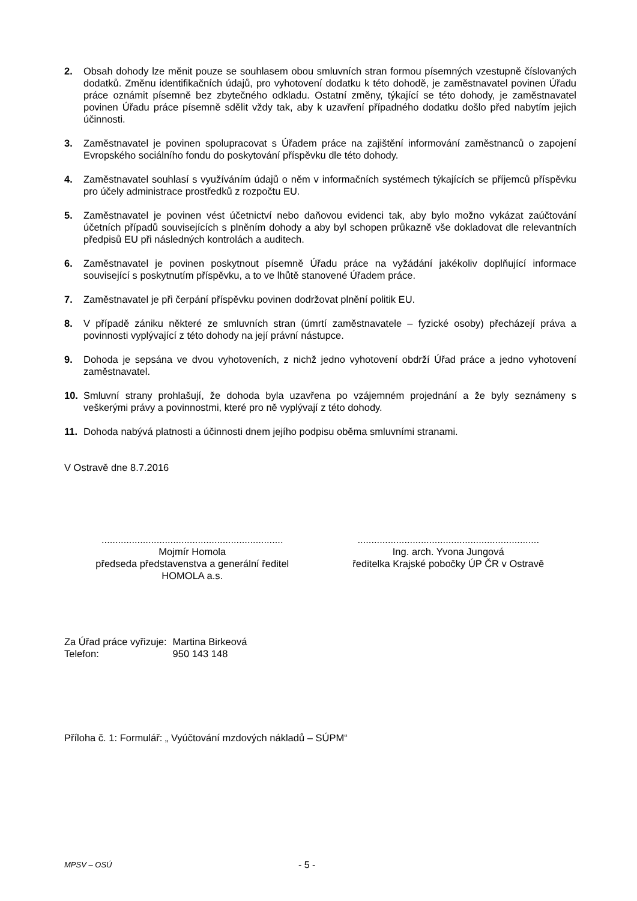2. Obsah dohody lze měnit pouze se souhlasem obou smluvních stran formou písemných vzestupně číslovaných dodatků. Změnu identifikačních údajů, pro vyhotovení dodatku k této dohodě, je zaměstnavatel povinen Úřadu práce oznámit písemně bez zbytečného odkladu. Ostatní změny, týkající se této dohody, je zaměstnavatel povinen Úřadu práce písemně sdělit vždy tak, aby k uzavření případného dodatku došlo před nabytím jejich účinnosti.
3. Zaměstnavatel je povinen spolupracovat s Úřadem práce na zajištění informování zaměstnanců o zapojení Evropského sociálního fondu do poskytování příspěvku dle této dohody.
4. Zaměstnavatel souhlasí s využíváním údajů o něm v informačních systémech týkajících se příjemců příspěvku pro účely administrace prostředků z rozpočtu EU.
5. Zaměstnavatel je povinen vést účetnictví nebo daňovou evidenci tak, aby bylo možno vykázat zaúčtování účetních případů souvisejících s plněním dohody a aby byl schopen průkazně vše dokladovat dle relevantních předpisů EU při následných kontrolách a auditech.
6. Zaměstnavatel je povinen poskytnout písemně Úřadu práce na vyžádání jakékoliv doplňující informace související s poskytnutím příspěvku, a to ve lhůtě stanovené Úřadem práce.
7. Zaměstnavatel je při čerpání příspěvku povinen dodržovat plnění politik EU.
8. V případě zániku některé ze smluvních stran (úmrtí zaměstnavatele – fyzické osoby) přecházejí práva a povinnosti vyplývající z této dohody na její právní nástupce.
9. Dohoda je sepsána ve dvou vyhotoveních, z nichž jedno vyhotovení obdrží Úřad práce a jedno vyhotovení zaměstnavatel.
10. Smluvní strany prohlašují, že dohoda byla uzavřena po vzájemném projednání a že byly seznámeny s veškerými právy a povinnostmi, které pro ně vyplývají z této dohody.
11. Dohoda nabývá platnosti a účinnosti dnem jejího podpisu oběma smluvními stranami.
V Ostravě dne 8.7.2016
..................................................................
Mojmír Homola
předseda představenstva a generální ředitel
HOMOLA a.s.
..................................................................
Ing. arch. Yvona Jungová
ředitelka Krajské pobočky ÚP ČR v Ostravě
| Za Úřad práce vyřizuje: | Martina Birkeová |
| Telefon: | 950 143 148 |
Příloha č. 1: Formulář: „ Vyúčtování mzdových nákladů – SÚPM“
MPSV – OSÚ - 5 -